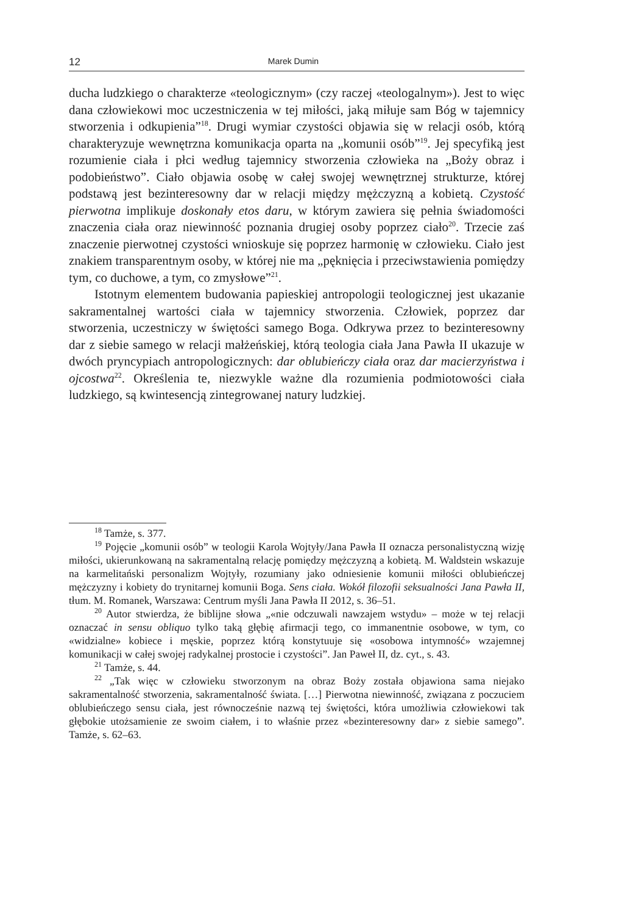12 Marek Dumin
ducha ludzkiego o charakterze «teologicznym» (czy raczej «teologalnym»). Jest to więc dana człowiekowi moc uczestniczenia w tej miłości, jaką miłuje sam Bóg w tajemnicy stworzenia i odkupienia”<sup>18</sup>. Drugi wymiar czystości objawia się w relacji osób, którą charakteryzuje wewnętrzna komunikacja oparta na „komunii osób”<sup>19</sup>. Jej specyfiką jest rozumienie ciała i płci według tajemnicy stworzenia człowieka na „Boży obraz i podobieństwo”. Ciało objawia osobę w całej swojej wewnętrznej strukturze, której podstawą jest bezinteresowny dar w relacji między mężczyzną a kobietą. Czystość pierwotna implikuje doskonały etos daru, w którym zawiera się pełnia świadomości znaczenia ciała oraz niewinność poznania drugiej osoby poprzez ciało<sup>20</sup>. Trzecie zaś znaczenie pierwotnej czystości wnioskuje się poprzez harmonię w człowieku. Ciało jest znakiem transparentnym osoby, w której nie ma „pęknięcia i przeciwstawienia pomiędzy tym, co duchowe, a tym, co zmysłowe”<sup>21</sup>.
Istotnym elementem budowania papieskiej antropologii teologicznej jest ukazanie sakramentalnej wartości ciała w tajemnicy stworzenia. Człowiek, poprzez dar stworzenia, uczestniczy w świętości samego Boga. Odkrywa przez to bezinteresowny dar z siebie samego w relacji małżeńskiej, którą teologia ciała Jana Pawła II ukazuje w dwóch pryncypiach antropologicznych: dar oblubieńczy ciała oraz dar macierzyństwa i ojcostwa<sup>22</sup>. Określenia te, niezwykle ważne dla rozumienia podmiotowości ciała ludzkiego, są kwintesencją zintegrowanej natury ludzkiej.
<sup>18</sup> Tamże, s. 377.
<sup>19</sup> Pojęcie „komunii osób” w teologii Karola Wojtyły/Jana Pawła II oznacza personalistyczną wizję miłości, ukierunkowaną na sakramentalną relację pomiędzy mężczyzną a kobietą. M. Waldstein wskazuje na karmelitański personalizm Wojtyły, rozumiany jako odniesienie komunii miłości oblubieńczej mężczyzny i kobiety do trynitarnej komunii Boga. Sens ciała. Wokół filozofii seksualności Jana Pawła II, tłum. M. Romanek, Warszawa: Centrum myśli Jana Pawła II 2012, s. 36–51.
<sup>20</sup> Autor stwierdza, że biblijne słowa „«nie odczuwali nawzajem wstydu» – może w tej relacji oznaczać in sensu obliquo tylko taką głębię afirmacji tego, co immanentnie osobowe, w tym, co «widzialne» kobiece i męskie, poprzez którą konstytuuje się «osobowa intymność» wzajemnej komunikacji w całej swojej radykalnej prostocie i czystości”. Jan Paweł II, dz. cyt., s. 43.
<sup>21</sup> Tamże, s. 44.
<sup>22</sup> „Tak więc w człowieku stworzonym na obraz Boży została objawiona sama niejako sakramentalność stworzenia, sakramentalność świata. […] Pierwotna niewinność, związana z poczuciem oblubieńczego sensu ciała, jest równocześnie nazwą tej świętości, która umożliwia człowiekowi tak głębokie utożsamienie ze swoim ciałem, i to właśnie przez «bezinteresowny dar» z siebie samego”. Tamże, s. 62–63.